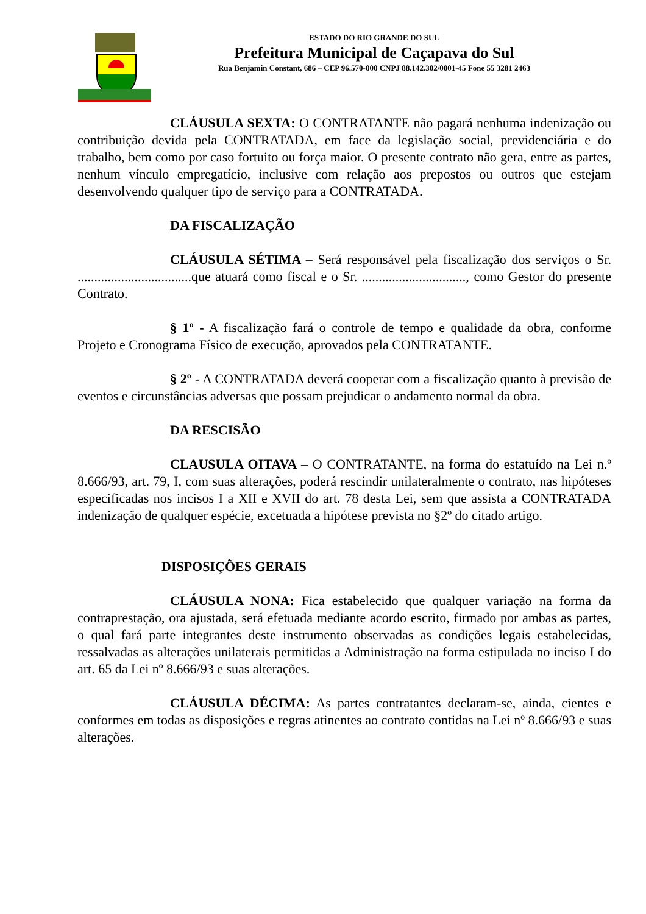ESTADO DO RIO GRANDE DO SUL
Prefeitura Municipal de Caçapava do Sul
Rua Benjamin Constant, 686 – CEP 96.570-000 CNPJ 88.142.302/0001-45 Fone 55 3281 2463
CLÁUSULA SEXTA: O CONTRATANTE não pagará nenhuma indenização ou contribuição devida pela CONTRATADA, em face da legislação social, previdenciária e do trabalho, bem como por caso fortuito ou força maior. O presente contrato não gera, entre as partes, nenhum vínculo empregatício, inclusive com relação aos prepostos ou outros que estejam desenvolvendo qualquer tipo de serviço para a CONTRATADA.
DA FISCALIZAÇÃO
CLÁUSULA SÉTIMA – Será responsável pela fiscalização dos serviços o Sr. ..................................que atuará como fiscal e o Sr. ..............................., como Gestor do presente Contrato.
§ 1º - A fiscalização fará o controle de tempo e qualidade da obra, conforme Projeto e Cronograma Físico de execução, aprovados pela CONTRATANTE.
§ 2º - A CONTRATADA deverá cooperar com a fiscalização quanto à previsão de eventos e circunstâncias adversas que possam prejudicar o andamento normal da obra.
DA RESCISÃO
CLAUSULA OITAVA – O CONTRATANTE, na forma do estatuído na Lei n.º 8.666/93, art. 79, I, com suas alterações, poderá rescindir unilateralmente o contrato, nas hipóteses especificadas nos incisos I a XII e XVII do art. 78 desta Lei, sem que assista a CONTRATADA indenização de qualquer espécie, excetuada a hipótese prevista no §2º do citado artigo.
DISPOSIÇÕES GERAIS
CLÁUSULA NONA: Fica estabelecido que qualquer variação na forma da contraprestação, ora ajustada, será efetuada mediante acordo escrito, firmado por ambas as partes, o qual fará parte integrantes deste instrumento observadas as condições legais estabelecidas, ressalvadas as alterações unilaterais permitidas a Administração na forma estipulada no inciso I do art. 65 da Lei nº 8.666/93 e suas alterações.
CLÁUSULA DÉCIMA: As partes contratantes declaram-se, ainda, cientes e conformes em todas as disposições e regras atinentes ao contrato contidas na Lei nº 8.666/93 e suas alterações.